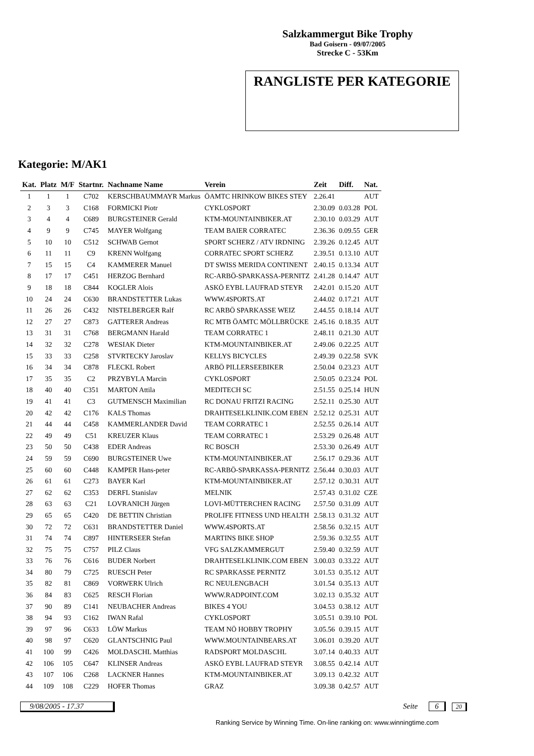Salzkammergut Bike Trophy
Bad Goisern - 09/07/2005
Strecke C - 53Km
RANGLISTE PER KATEGORIE
Kategorie: M/AK1
| Kat. | Platz | M/F | Startnr. | Nachname Name | Verein | Zeit | Diff. | Nat. |
| --- | --- | --- | --- | --- | --- | --- | --- | --- |
| 1 | 1 | 1 | C702 | KERSCHBAUMMAYR Markus | ÖAMTC HRINKOW BIKES STEY | 2.26.41 | | AUT |
| 2 | 3 | 3 | C168 | FORMICKI Piotr | CYKLOSPORT | 2.30.09 | 0.03.28 | POL |
| 3 | 4 | 4 | C689 | BURGSTEINER Gerald | KTM-MOUNTAINBIKER.AT | 2.30.10 | 0.03.29 | AUT |
| 4 | 9 | 9 | C745 | MAYER Wolfgang | TEAM BAIER CORRATEC | 2.36.36 | 0.09.55 | GER |
| 5 | 10 | 10 | C512 | SCHWAB Gernot | SPORT SCHERZ / ATV IRDNING | 2.39.26 | 0.12.45 | AUT |
| 6 | 11 | 11 | C9 | KRENN Wolfgang | CORRATEC SPORT SCHERZ | 2.39.51 | 0.13.10 | AUT |
| 7 | 15 | 15 | C4 | KAMMERER Manuel | DT SWISS MERIDA CONTINENT | 2.40.15 | 0.13.34 | AUT |
| 8 | 17 | 17 | C451 | HERZOG Bernhard | RC-ARBÖ-SPARKASSA-PERNITZ | 2.41.28 | 0.14.47 | AUT |
| 9 | 18 | 18 | C844 | KOGLER Alois | ASKÖ EYBL LAUFRAD STEYR | 2.42.01 | 0.15.20 | AUT |
| 10 | 24 | 24 | C630 | BRANDSTETTER Lukas | WWW.4SPORTS.AT | 2.44.02 | 0.17.21 | AUT |
| 11 | 26 | 26 | C432 | NISTELBERGER Ralf | RC ARBÖ SPARKASSE WEIZ | 2.44.55 | 0.18.14 | AUT |
| 12 | 27 | 27 | C873 | GATTERER Andreas | RC MTB ÖAMTC MÖLLBRÜCKE | 2.45.16 | 0.18.35 | AUT |
| 13 | 31 | 31 | C768 | BERGMANN Harald | TEAM CORRATEC 1 | 2.48.11 | 0.21.30 | AUT |
| 14 | 32 | 32 | C278 | WESIAK Dieter | KTM-MOUNTAINBIKER.AT | 2.49.06 | 0.22.25 | AUT |
| 15 | 33 | 33 | C258 | STVRTECKY Jaroslav | KELLYS BICYCLES | 2.49.39 | 0.22.58 | SVK |
| 16 | 34 | 34 | C878 | FLECKL Robert | ARBÖ PILLERSEEBIKER | 2.50.04 | 0.23.23 | AUT |
| 17 | 35 | 35 | C2 | PRZYBYLA Marcin | CYKLOSPORT | 2.50.05 | 0.23.24 | POL |
| 18 | 40 | 40 | C351 | MARTON Attila | MEDITECH SC | 2.51.55 | 0.25.14 | HUN |
| 19 | 41 | 41 | C3 | GUTMENSCH Maximilian | RC DONAU FRITZI RACING | 2.52.11 | 0.25.30 | AUT |
| 20 | 42 | 42 | C176 | KALS Thomas | DRAHTESELKLINIK.COM EBEN | 2.52.12 | 0.25.31 | AUT |
| 21 | 44 | 44 | C458 | KAMMERLANDER David | TEAM CORRATEC 1 | 2.52.55 | 0.26.14 | AUT |
| 22 | 49 | 49 | C51 | KREUZER Klaus | TEAM CORRATEC 1 | 2.53.29 | 0.26.48 | AUT |
| 23 | 50 | 50 | C438 | EDER Andreas | RC BOSCH | 2.53.30 | 0.26.49 | AUT |
| 24 | 59 | 59 | C690 | BURGSTEINER Uwe | KTM-MOUNTAINBIKER.AT | 2.56.17 | 0.29.36 | AUT |
| 25 | 60 | 60 | C448 | KAMPER Hans-peter | RC-ARBÖ-SPARKASSA-PERNITZ | 2.56.44 | 0.30.03 | AUT |
| 26 | 61 | 61 | C273 | BAYER Karl | KTM-MOUNTAINBIKER.AT | 2.57.12 | 0.30.31 | AUT |
| 27 | 62 | 62 | C353 | DERFL Stanislav | MELNIK | 2.57.43 | 0.31.02 | CZE |
| 28 | 63 | 63 | C21 | LOVRANICH Jürgen | LOVI-MÜTTERCHEN RACING | 2.57.50 | 0.31.09 | AUT |
| 29 | 65 | 65 | C420 | DE BETTIN Christian | PROLIFE FITNESS UND HEALTH | 2.58.13 | 0.31.32 | AUT |
| 30 | 72 | 72 | C631 | BRANDSTETTER Daniel | WWW.4SPORTS.AT | 2.58.56 | 0.32.15 | AUT |
| 31 | 74 | 74 | C897 | HINTERSEER Stefan | MARTINS BIKE SHOP | 2.59.36 | 0.32.55 | AUT |
| 32 | 75 | 75 | C757 | PILZ Claus | VFG SALZKAMMERGUT | 2.59.40 | 0.32.59 | AUT |
| 33 | 76 | 76 | C616 | BUDER Norbert | DRAHTESELKLINIK.COM EBEN | 3.00.03 | 0.33.22 | AUT |
| 34 | 80 | 79 | C725 | RUESCH Peter | RC SPARKASSE PERNITZ | 3.01.53 | 0.35.12 | AUT |
| 35 | 82 | 81 | C869 | VORWERK Ulrich | RC NEULENGBACH | 3.01.54 | 0.35.13 | AUT |
| 36 | 84 | 83 | C625 | RESCH Florian | WWW.RADPOINT.COM | 3.02.13 | 0.35.32 | AUT |
| 37 | 90 | 89 | C141 | NEUBACHER Andreas | BIKES 4 YOU | 3.04.53 | 0.38.12 | AUT |
| 38 | 94 | 93 | C162 | IWAN Rafal | CYKLOSPORT | 3.05.51 | 0.39.10 | POL |
| 39 | 97 | 96 | C633 | LÖW Markus | TEAM NÖ HOBBY TROPHY | 3.05.56 | 0.39.15 | AUT |
| 40 | 98 | 97 | C620 | GLANTSCHNIG Paul | WWW.MOUNTAINBEARS.AT | 3.06.01 | 0.39.20 | AUT |
| 41 | 100 | 99 | C426 | MOLDASCHL Matthias | RADSPORT MOLDASCHL | 3.07.14 | 0.40.33 | AUT |
| 42 | 106 | 105 | C647 | KLINSER Andreas | ASKÖ EYBL LAUFRAD STEYR | 3.08.55 | 0.42.14 | AUT |
| 43 | 107 | 106 | C268 | LACKNER Hannes | KTM-MOUNTAINBIKER.AT | 3.09.13 | 0.42.32 | AUT |
| 44 | 109 | 108 | C229 | HOFER Thomas | GRAZ | 3.09.38 | 0.42.57 | AUT |
9/08/2005 - 17.37 Seite 6 20
Ranking Service by Winning Time. On-line ranking on: www.winningtime.com